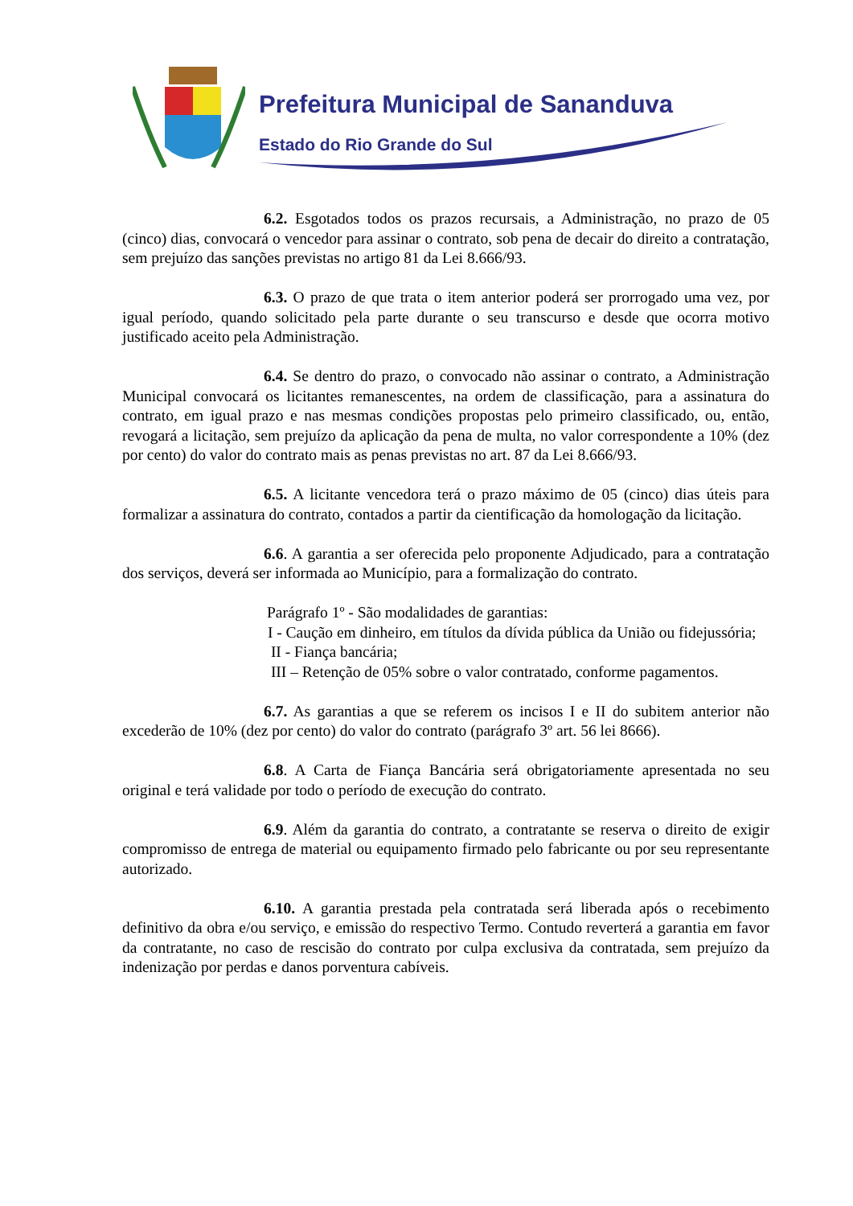Prefeitura Municipal de Sananduva
Estado do Rio Grande do Sul
6.2. Esgotados todos os prazos recursais, a Administração, no prazo de 05 (cinco) dias, convocará o vencedor para assinar o contrato, sob pena de decair do direito a contratação, sem prejuízo das sanções previstas no artigo 81 da Lei 8.666/93.
6.3. O prazo de que trata o item anterior poderá ser prorrogado uma vez, por igual período, quando solicitado pela parte durante o seu transcurso e desde que ocorra motivo justificado aceito pela Administração.
6.4. Se dentro do prazo, o convocado não assinar o contrato, a Administração Municipal convocará os licitantes remanescentes, na ordem de classificação, para a assinatura do contrato, em igual prazo e nas mesmas condições propostas pelo primeiro classificado, ou, então, revogará a licitação, sem prejuízo da aplicação da pena de multa, no valor correspondente a 10% (dez por cento) do valor do contrato mais as penas previstas no art. 87 da Lei 8.666/93.
6.5. A licitante vencedora terá o prazo máximo de 05 (cinco) dias úteis para formalizar a assinatura do contrato, contados a partir da cientificação da homologação da licitação.
6.6. A garantia a ser oferecida pelo proponente Adjudicado, para a contratação dos serviços, deverá ser informada ao Município, para a formalização do contrato.
Parágrafo 1º - São modalidades de garantias:
I - Caução em dinheiro, em títulos da dívida pública da União ou fidejussória;
II - Fiança bancária;
III – Retenção de 05% sobre o valor contratado, conforme pagamentos.
6.7. As garantias a que se referem os incisos I e II do subitem anterior não excederão de 10% (dez por cento) do valor do contrato (parágrafo 3º art. 56 lei 8666).
6.8. A Carta de Fiança Bancária será obrigatoriamente apresentada no seu original e terá validade por todo o período de execução do contrato.
6.9. Além da garantia do contrato, a contratante se reserva o direito de exigir compromisso de entrega de material ou equipamento firmado pelo fabricante ou por seu representante autorizado.
6.10. A garantia prestada pela contratada será liberada após o recebimento definitivo da obra e/ou serviço, e emissão do respectivo Termo. Contudo reverterá a garantia em favor da contratante, no caso de rescisão do contrato por culpa exclusiva da contratada, sem prejuízo da indenização por perdas e danos porventura cabíveis.